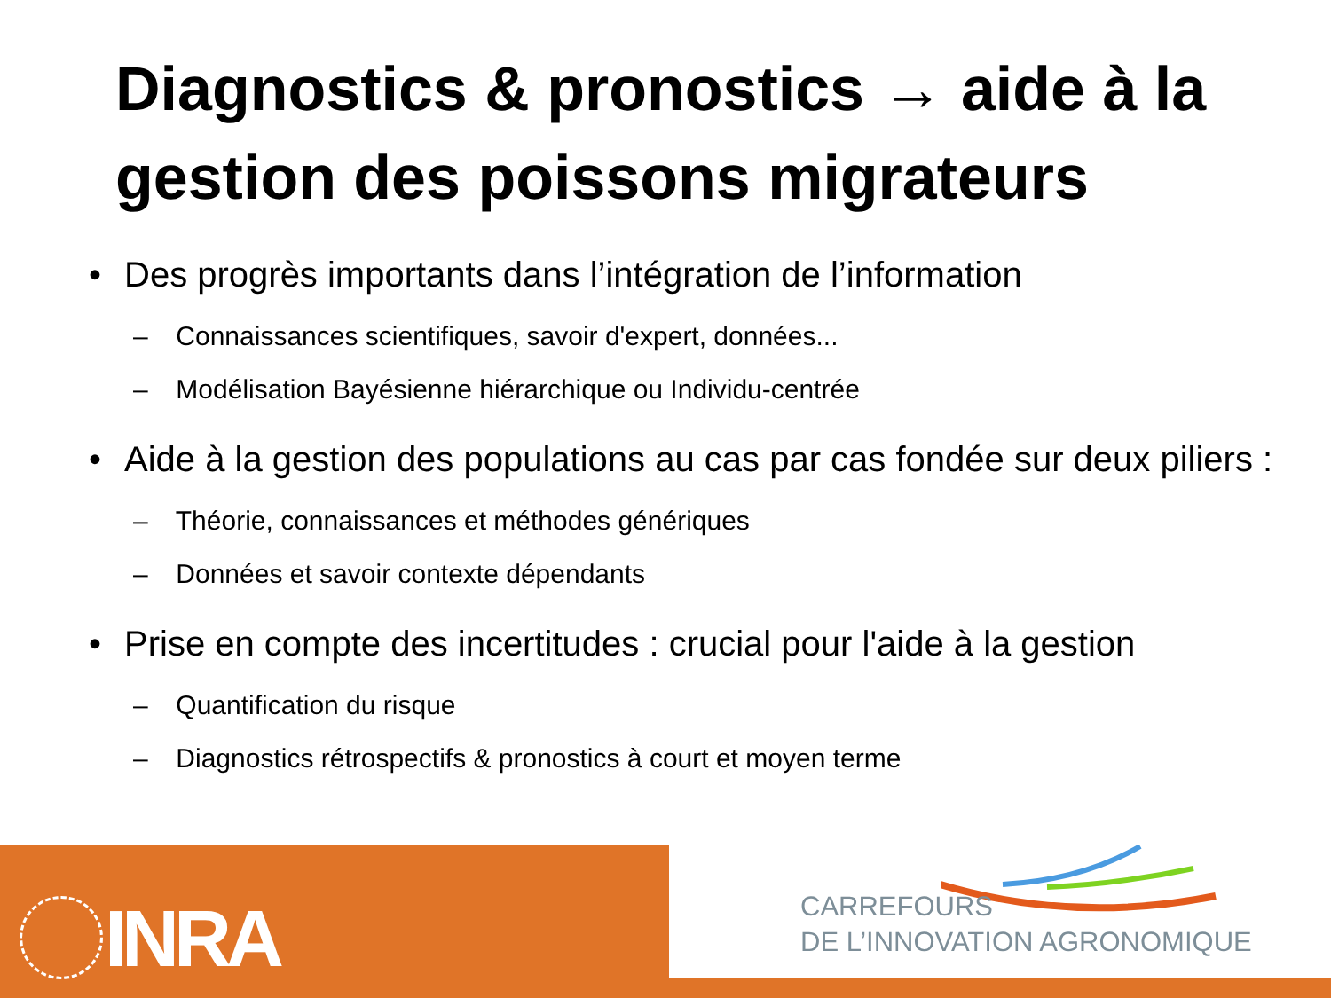Diagnostics & pronostics → aide à la gestion des poissons migrateurs
• Des progrès importants dans l’intégration de l’information
– Connaissances scientifiques, savoir d'expert, données...
– Modélisation Bayésienne hiérarchique ou Individu-centrée
• Aide à la gestion des populations au cas par cas fondée sur deux piliers :
– Théorie, connaissances et méthodes génériques
– Données et savoir contexte dépendants
• Prise en compte des incertitudes : crucial pour l'aide à la gestion
– Quantification du risque
– Diagnostics rétrospectifs & pronostics à court et moyen terme
INRA
CARREFOURS
DE L’INNOVATION AGRONOMIQUE